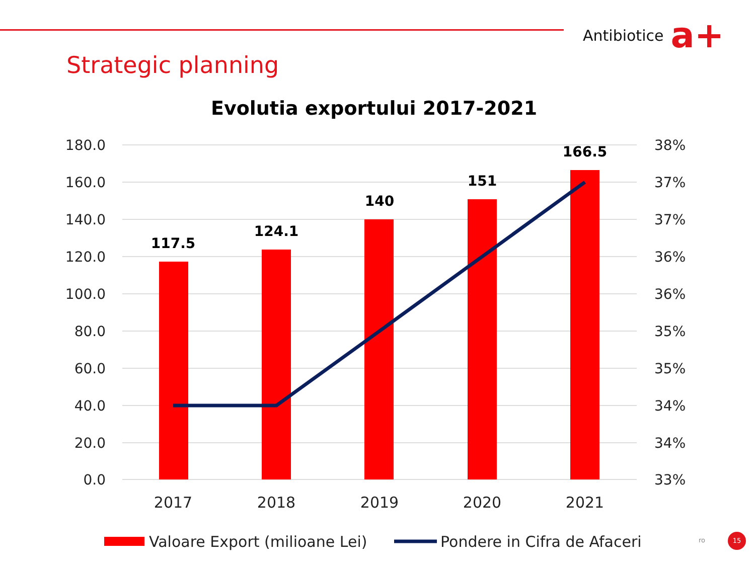Antibiotice a+
Strategic planning
Evolutia exportului 2017-2021
180.0
160.0
140.0
120.0
100.0
80.0
60.0
40.0
20.0
0.0
38%
37%
37%
36%
36%
35%
35%
34%
34%
33%
117.5
124.1
140
151
166.5
2017
2018
2019
2020
2021
Valoare Export (milioane Lei)
Pondere in Cifra de Afaceri
ro
15